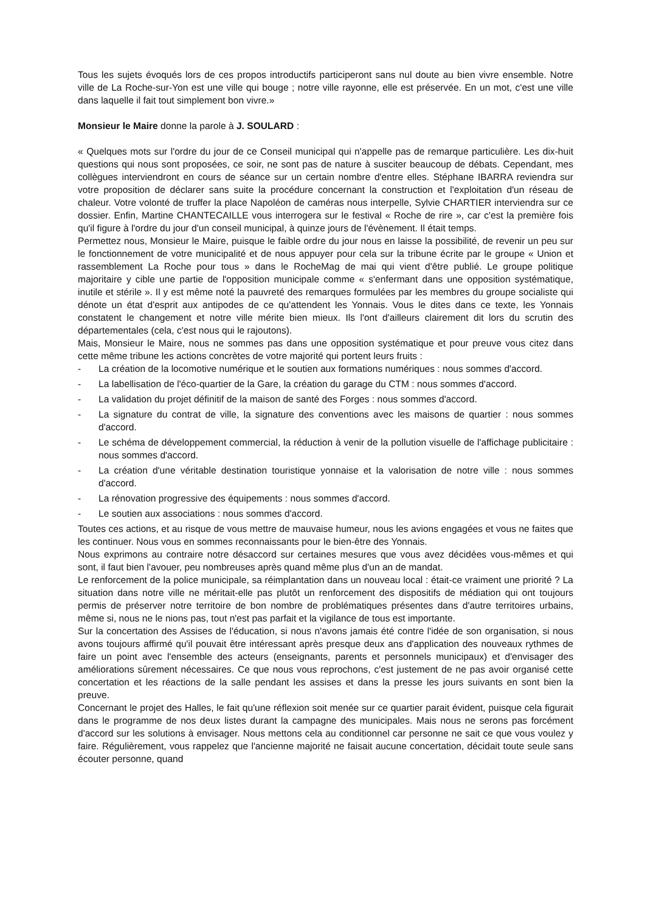Tous les sujets évoqués lors de ces propos introductifs participeront sans nul doute au bien vivre ensemble. Notre ville de La Roche-sur-Yon est une ville qui bouge ; notre ville rayonne, elle est préservée. En un mot, c'est une ville dans laquelle il fait tout simplement bon vivre.»
Monsieur le Maire donne la parole à J. SOULARD :
« Quelques mots sur l'ordre du jour de ce Conseil municipal qui n'appelle pas de remarque particulière. Les dix-huit questions qui nous sont proposées, ce soir, ne sont pas de nature à susciter beaucoup de débats. Cependant, mes collègues interviendront en cours de séance sur un certain nombre d'entre elles. Stéphane IBARRA reviendra sur votre proposition de déclarer sans suite la procédure concernant la construction et l'exploitation d'un réseau de chaleur. Votre volonté de truffer la place Napoléon de caméras nous interpelle, Sylvie CHARTIER interviendra sur ce dossier. Enfin, Martine CHANTECAILLE vous interrogera sur le festival « Roche de rire », car c'est la première fois qu'il figure à l'ordre du jour d'un conseil municipal, à quinze jours de l'évènement. Il était temps.
Permettez nous, Monsieur le Maire, puisque le faible ordre du jour nous en laisse la possibilité, de revenir un peu sur le fonctionnement de votre municipalité et de nous appuyer pour cela sur la tribune écrite par le groupe « Union et rassemblement La Roche pour tous » dans le RocheMag de mai qui vient d'être publié. Le groupe politique majoritaire y cible une partie de l'opposition municipale comme « s'enfermant dans une opposition systématique, inutile et stérile ». Il y est même noté la pauvreté des remarques formulées par les membres du groupe socialiste qui dénote un état d'esprit aux antipodes de ce qu'attendent les Yonnais. Vous le dites dans ce texte, les Yonnais constatent le changement et notre ville mérite bien mieux. Ils l'ont d'ailleurs clairement dit lors du scrutin des départementales (cela, c'est nous qui le rajoutons).
Mais, Monsieur le Maire, nous ne sommes pas dans une opposition systématique et pour preuve vous citez dans cette même tribune les actions concrètes de votre majorité qui portent leurs fruits :
- La création de la locomotive numérique et le soutien aux formations numériques : nous sommes d'accord.
- La labellisation de l'éco-quartier de la Gare, la création du garage du CTM : nous sommes d'accord.
- La validation du projet définitif de la maison de santé des Forges : nous sommes d'accord.
- La signature du contrat de ville, la signature des conventions avec les maisons de quartier : nous sommes d'accord.
- Le schéma de développement commercial, la réduction à venir de la pollution visuelle de l'affichage publicitaire : nous sommes d'accord.
- La création d'une véritable destination touristique yonnaise et la valorisation de notre ville : nous sommes d'accord.
- La rénovation progressive des équipements : nous sommes d'accord.
- Le soutien aux associations : nous sommes d'accord.
Toutes ces actions, et au risque de vous mettre de mauvaise humeur, nous les avions engagées et vous ne faites que les continuer. Nous vous en sommes reconnaissants pour le bien-être des Yonnais.
Nous exprimons au contraire notre désaccord sur certaines mesures que vous avez décidées vous-mêmes et qui sont, il faut bien l'avouer, peu nombreuses après quand même plus d'un an de mandat.
Le renforcement de la police municipale, sa réimplantation dans un nouveau local : était-ce vraiment une priorité ? La situation dans notre ville ne méritait-elle pas plutôt un renforcement des dispositifs de médiation qui ont toujours permis de préserver notre territoire de bon nombre de problématiques présentes dans d'autre territoires urbains, même si, nous ne le nions pas, tout n'est pas parfait et la vigilance de tous est importante.
Sur la concertation des Assises de l'éducation, si nous n'avons jamais été contre l'idée de son organisation, si nous avons toujours affirmé qu'il pouvait être intéressant après presque deux ans d'application des nouveaux rythmes de faire un point avec l'ensemble des acteurs (enseignants, parents et personnels municipaux) et d'envisager des améliorations sûrement nécessaires. Ce que nous vous reprochons, c'est justement de ne pas avoir organisé cette concertation et les réactions de la salle pendant les assises et dans la presse les jours suivants en sont bien la preuve.
Concernant le projet des Halles, le fait qu'une réflexion soit menée sur ce quartier parait évident, puisque cela figurait dans le programme de nos deux listes durant la campagne des municipales. Mais nous ne serons pas forcément d'accord sur les solutions à envisager. Nous mettons cela au conditionnel car personne ne sait ce que vous voulez y faire. Régulièrement, vous rappelez que l'ancienne majorité ne faisait aucune concertation, décidait toute seule sans écouter personne, quand